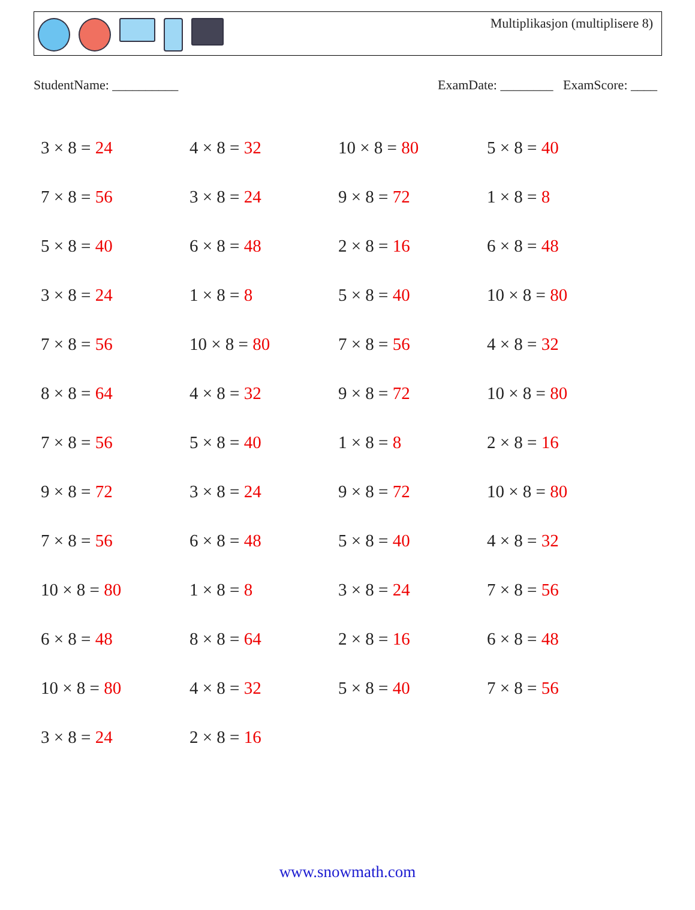Multiplikasjon (multiplisere 8)
StudentName: __________ ExamDate: ________ ExamScore: ____
| 3 × 8 = 24 | 4 × 8 = 32 | 10 × 8 = 80 | 5 × 8 = 40 |
| 7 × 8 = 56 | 3 × 8 = 24 | 9 × 8 = 72 | 1 × 8 = 8 |
| 5 × 8 = 40 | 6 × 8 = 48 | 2 × 8 = 16 | 6 × 8 = 48 |
| 3 × 8 = 24 | 1 × 8 = 8 | 5 × 8 = 40 | 10 × 8 = 80 |
| 7 × 8 = 56 | 10 × 8 = 80 | 7 × 8 = 56 | 4 × 8 = 32 |
| 8 × 8 = 64 | 4 × 8 = 32 | 9 × 8 = 72 | 10 × 8 = 80 |
| 7 × 8 = 56 | 5 × 8 = 40 | 1 × 8 = 8 | 2 × 8 = 16 |
| 9 × 8 = 72 | 3 × 8 = 24 | 9 × 8 = 72 | 10 × 8 = 80 |
| 7 × 8 = 56 | 6 × 8 = 48 | 5 × 8 = 40 | 4 × 8 = 32 |
| 10 × 8 = 80 | 1 × 8 = 8 | 3 × 8 = 24 | 7 × 8 = 56 |
| 6 × 8 = 48 | 8 × 8 = 64 | 2 × 8 = 16 | 6 × 8 = 48 |
| 10 × 8 = 80 | 4 × 8 = 32 | 5 × 8 = 40 | 7 × 8 = 56 |
| 3 × 8 = 24 | 2 × 8 = 16 | | |
www.snowmath.com